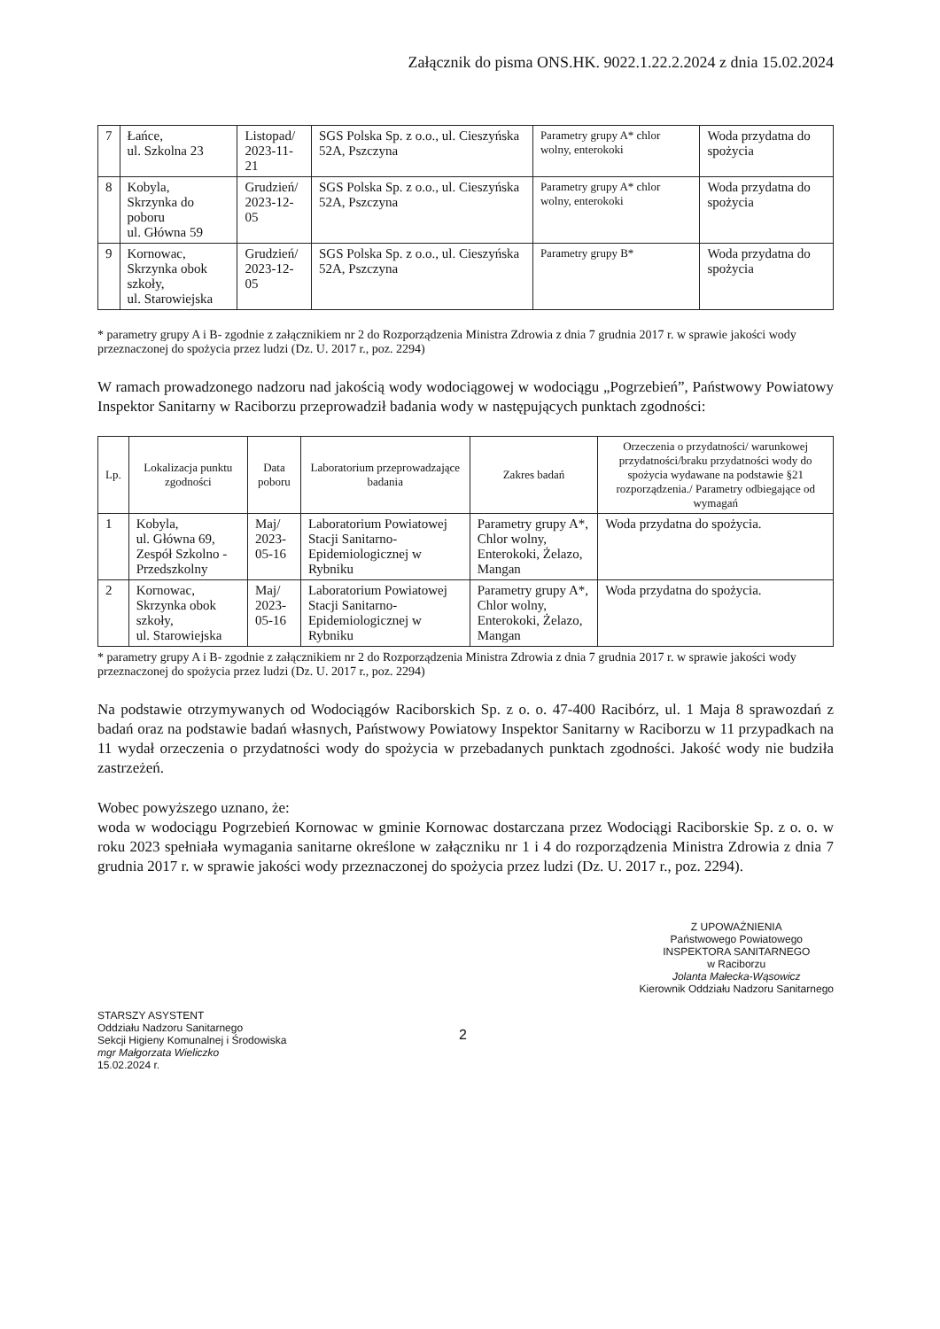Załącznik do pisma ONS.HK. 9022.1.22.2.2024 z dnia 15.02.2024
| 7 | Łańce, ul. Szkolna 23 | Listopad/ 2023-11-21 | SGS Polska Sp. z o.o., ul. Cieszyńska 52A, Pszczyna | Parametry grupy A* chlor wolny, enterokoki | Woda przydatna do spożycia |
| 8 | Kobyla, Skrzynka do poboru ul. Główna 59 | Grudzień/ 2023-12-05 | SGS Polska Sp. z o.o., ul. Cieszyńska 52A, Pszczyna | Parametry grupy A* chlor wolny, enterokoki | Woda przydatna do spożycia |
| 9 | Kornowac, Skrzynka obok szkoły, ul. Starowiejska | Grudzień/ 2023-12-05 | SGS Polska Sp. z o.o., ul. Cieszyńska 52A, Pszczyna | Parametry grupy B* | Woda przydatna do spożycia |
* parametry grupy A i B- zgodnie z załącznikiem nr 2 do Rozporządzenia Ministra Zdrowia z dnia 7 grudnia 2017 r. w sprawie jakości wody przeznaczonej do spożycia przez ludzi (Dz. U. 2017 r., poz. 2294)
W ramach prowadzonego nadzoru nad jakością wody wodociągowej w wodociągu „Pogrzebień”, Państwowy Powiatowy Inspektor Sanitarny w Raciborzu przeprowadził badania wody w następujących punktach zgodności:
| Lp. | Lokalizacja punktu zgodności | Data poboru | Laboratorium przeprowadzające badania | Zakres badań | Orzeczenia o przydatności/ warunkowej przydatności/braku przydatności wody do spożycia wydawane na podstawie §21 rozporządzenia./ Parametry odbiegające od wymagań |
| --- | --- | --- | --- | --- | --- |
| 1 | Kobyla, ul. Główna 69, Zespół Szkolno - Przedszkolny | Maj/ 2023-05-16 | Laboratorium Powiatowej Stacji Sanitarno-Epidemiologicznej w Rybniku | Parametry grupy A*, Chlor wolny, Enterokoki, Żelazo, Mangan | Woda przydatna do spożycia. |
| 2 | Kornowac, Skrzynka obok szkoły, ul. Starowiejska | Maj/ 2023-05-16 | Laboratorium Powiatowej Stacji Sanitarno-Epidemiologicznej w Rybniku | Parametry grupy A*, Chlor wolny, Enterokoki, Żelazo, Mangan | Woda przydatna do spożycia. |
* parametry grupy A i B- zgodnie z załącznikiem nr 2 do Rozporządzenia Ministra Zdrowia z dnia 7 grudnia 2017 r. w sprawie jakości wody przeznaczonej do spożycia przez ludzi (Dz. U. 2017 r., poz. 2294)
Na podstawie otrzymywanych od Wodociągów Raciborskich Sp. z o. o. 47-400 Racibórz, ul. 1 Maja 8 sprawozdań z badań oraz na podstawie badań własnych, Państwowy Powiatowy Inspektor Sanitarny w Raciborzu w 11 przypadkach na 11 wydał orzeczenia o przydatności wody do spożycia w przebadanych punktach zgodności. Jakość wody nie budziła zastrzeżeń.
Wobec powyższego uznano, że:
woda w wodociągu Pogrzebień Kornowac w gminie Kornowac dostarczana przez Wodociągi Raciborskie Sp. z o. o. w roku 2023 spełniała wymagania sanitarne określone w załączniku nr 1 i 4 do rozporządzenia Ministra Zdrowia z dnia 7 grudnia 2017 r. w sprawie jakości wody przeznaczonej do spożycia przez ludzi (Dz. U. 2017 r., poz. 2294).
STARSZY ASYSTENT
Oddziału Nadzoru Sanitarnego
Sekcji Higieny Komunalnej i Środowiska
mgr Małgorzata Wieliczko
15.02.2024 r.
2
Z UPOWAŻNIENIA
Państwowego Powiatowego
INSPEKTORA SANITARNEGO
w Raciborzu
Jolanta Małecka-Wąsowicz
Kierownik Oddziału Nadzoru Sanitarnego